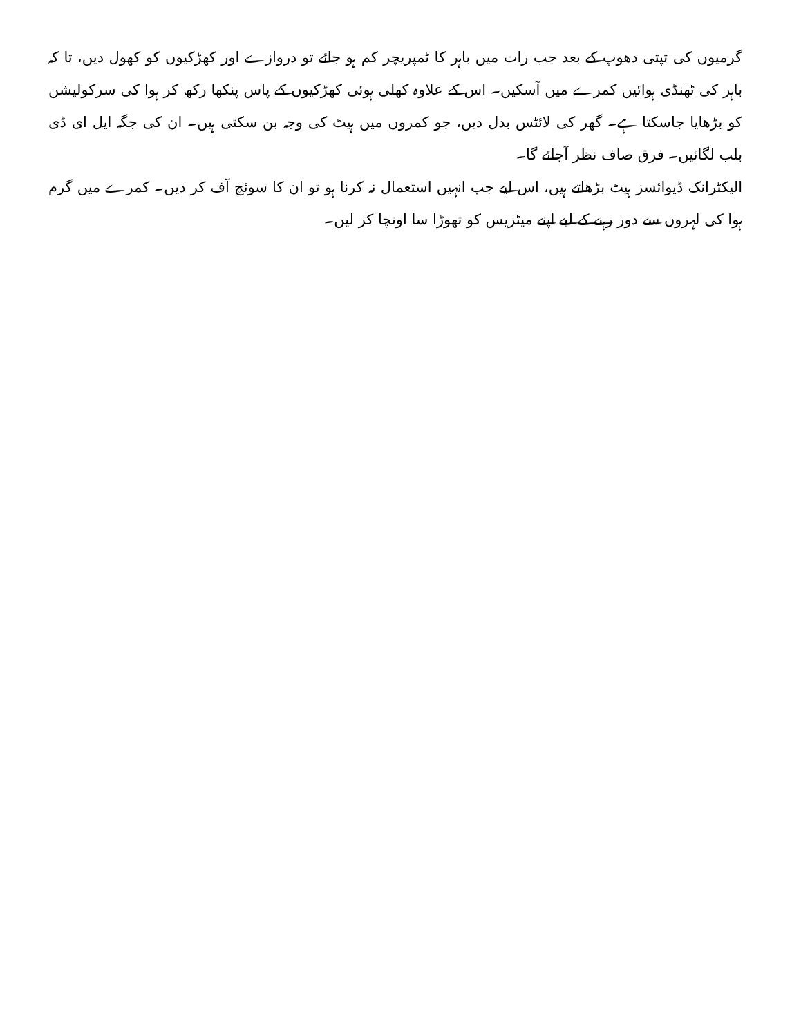گرمیوں کی تپتی دھوپ کے بعد جب رات میں باہر کا ٹمپریچر کم ہو جائے تو دروازے اور کھڑکیوں کو کھول دیں، تا کہ باہر کی ٹھنڈی ہوائیں کمرے میں آسکیں۔ اس کے علاوہ کھلی ہوئی کھڑکیوں کے پاس پنکھا رکھ کر ہوا کی سرکولیشن کو بڑھایا جاسکتا ہے۔ گھر کی لائٹس بدل دیں، جو کمروں میں ہیٹ کی وجہ بن سکتی ہیں۔ ان کی جگہ ایل ای ڈی بلب لگائیں۔ فرق صاف نظر آجائے گا۔
الیکٹرانک ڈیوائسز ہیٹ بڑھاتے ہیں، اس لیے جب انہیں استعمال نہ کرنا ہو تو ان کا سوئچ آف کر دیں۔ کمرے میں گرم ہوا کی لہروں سے دور رہنے کے لیے اپنے میٹریس کو تھوڑا سا اونچا کر لیں۔